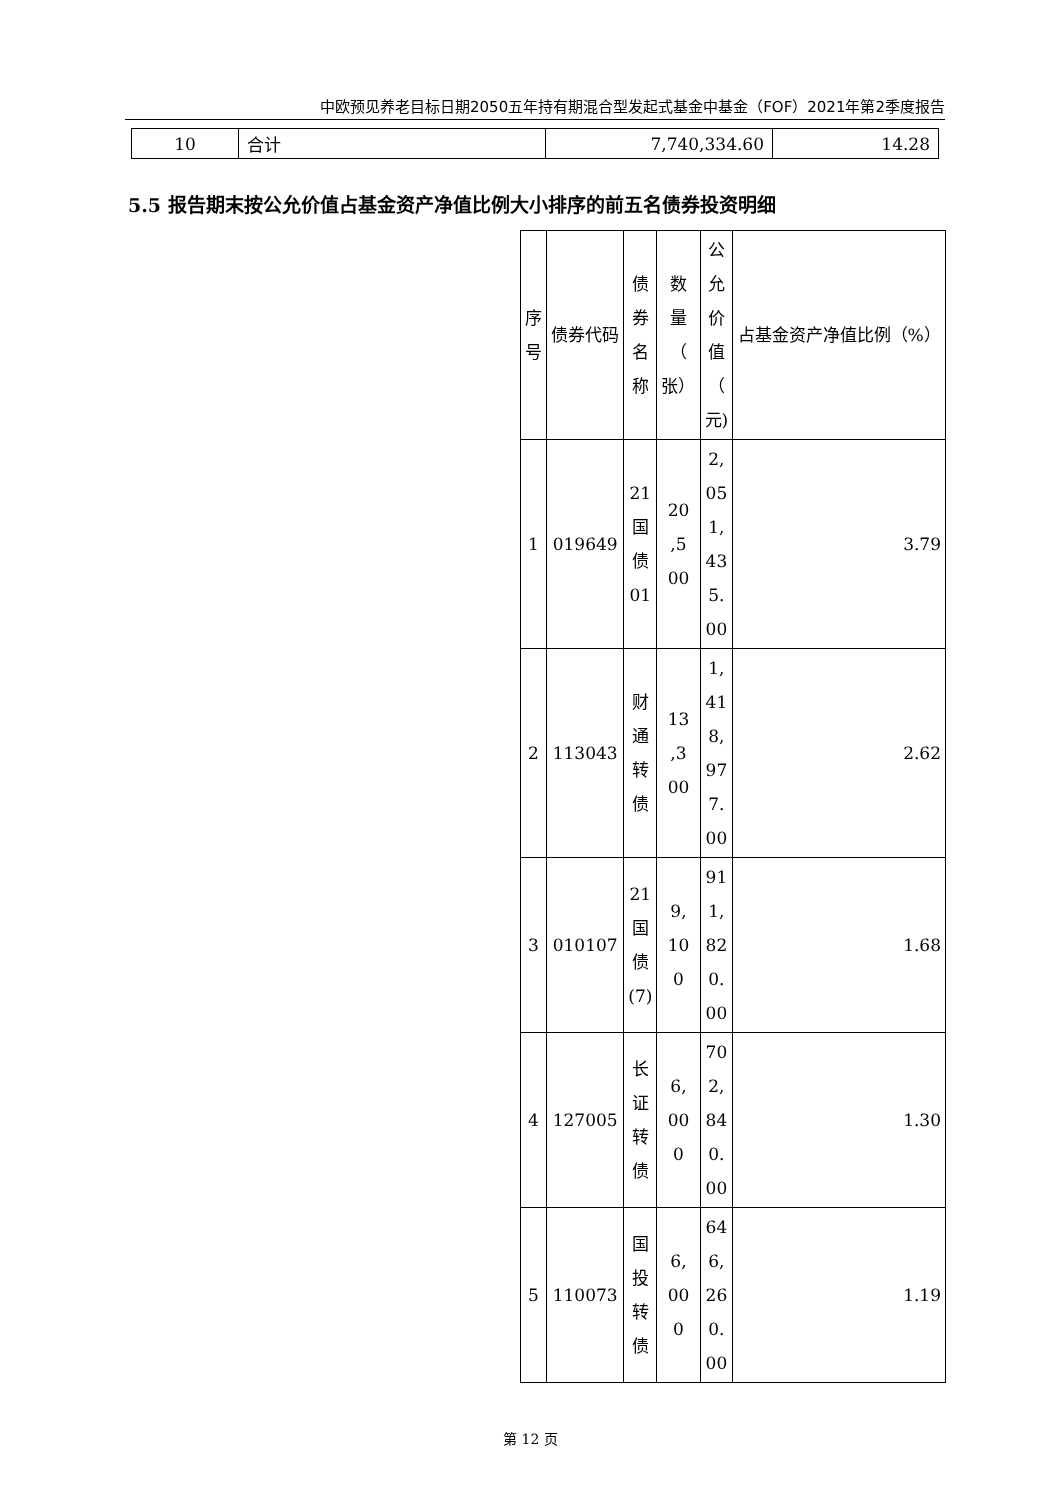中欧预见养老目标日期2050五年持有期混合型发起式基金中基金（FOF）2021年第2季度报告
| 10 | 合计 | 7,740,334.60 | 14.28 |
5.5 报告期末按公允价值占基金资产净值比例大小排序的前五名债券投资明细
| 序 号 | 债券代码 | 债 券 名 称 | 数 量 （ 张） | 公 允 价 值 （ 元) | 占基金资产净值比例（%） |
| 1 | 019649 | 21 国 债 01 | 20 ,5 00 | 2, 05 1, 43 5. 00 | 3.79 |
| 2 | 113043 | 财 通 转 债 | 13 ,3 00 | 1, 41 8, 97 7. 00 | 2.62 |
| 3 | 010107 | 21 国 债 (7) | 9, 10 0 | 91 1, 82 0. 00 | 1.68 |
| 4 | 127005 | 长 证 转 债 | 6, 00 0 | 70 2, 84 0. 00 | 1.30 |
| 5 | 110073 | 国 投 转 债 | 6, 00 0 | 64 6, 26 0. 00 | 1.19 |
第 12 页